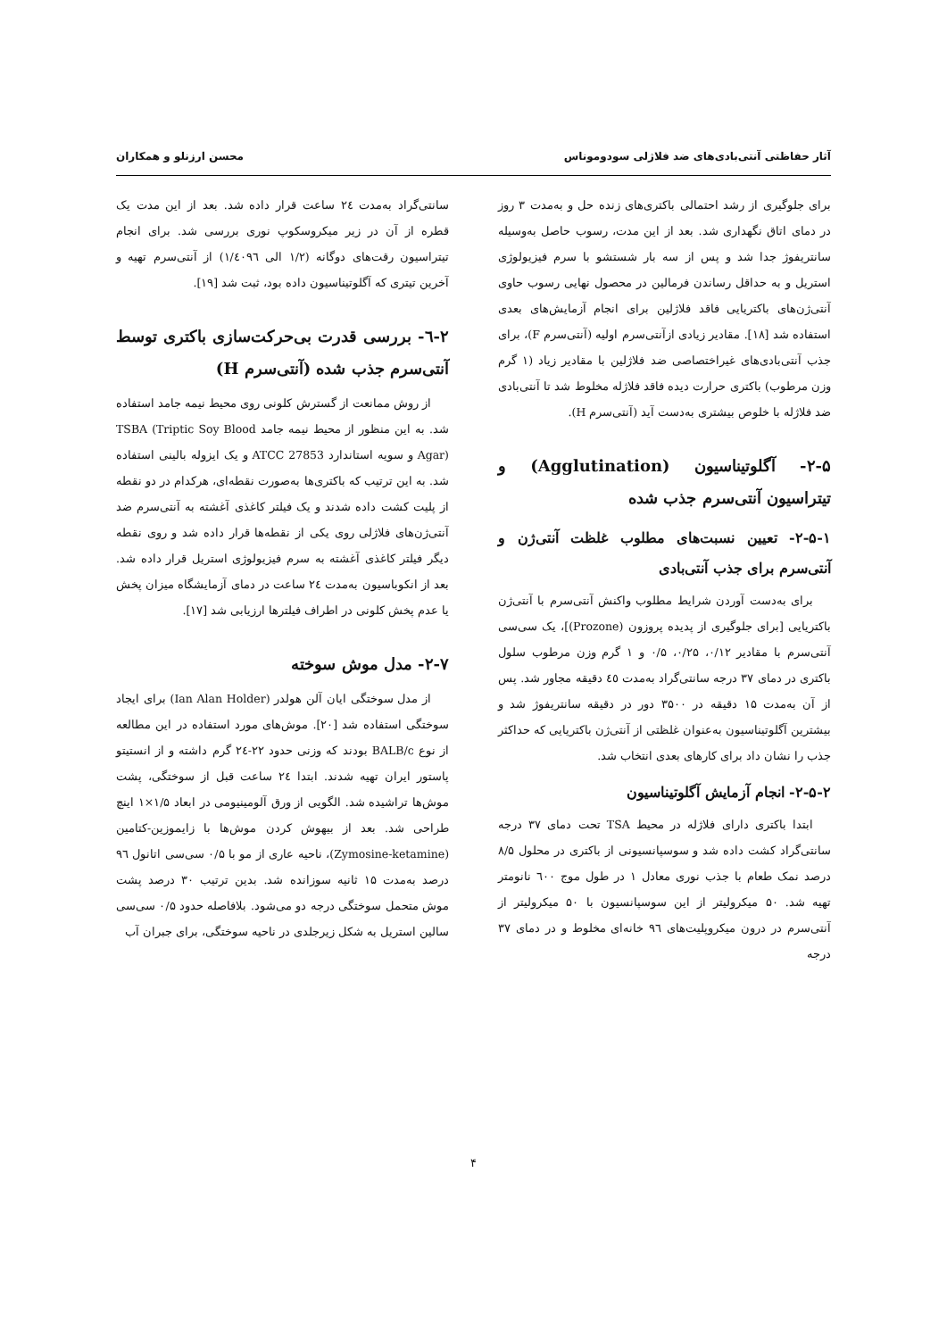آثار حفاظتی آنتی‌بادی‌های ضد فلاژلی سودوموناس محسن ارزنلو و همکاران
برای جلوگیری از رشد احتمالی باکتری‌های زنده حل و به‌مدت ۳ روز در دمای اتاق نگهداری شد. بعد از این مدت، رسوب حاصل به‌وسیله سانتریفوژ جدا شد و پس از سه بار شستشو با سرم فیزیولوژی استریل و به حداقل رساندن فرمالین در محصول نهایی رسوب حاوی آنتی‌ژن‌های باکتریایی فاقد فلاژلین برای انجام آزمایش‌های بعدی استفاده شد [۱۸]. مقادیر زیادی ازآنتی‌سرم اولیه (آنتی‌سرم F)، برای جذب آنتی‌بادی‌های غیراختصاصی ضد فلاژلین با مقادیر زیاد (۱ گرم وزن مرطوب) باکتری حرارت دیده فاقد فلاژله مخلوط شد تا آنتی‌بادی ضد فلاژله با خلوص بیشتری به‌دست آید (آنتی‌سرم H).
۲-۵- آگلوتیناسیون (Agglutination) و تیتراسیون آنتی‌سرم جذب شده
۲-۵-۱- تعیین نسبت‌های مطلوب غلظت آنتی‌ژن و آنتی‌سرم برای جذب آنتی‌بادی
برای به‌دست آوردن شرایط مطلوب واکنش آنتی‌سرم با آنتی‌ژن باکتریایی [برای جلوگیری از پدیده پروزون (Prozone)]، یک سی‌سی آنتی‌سرم با مقادیر ۰/۱۲، ۰/۲۵، ۰/۵ و ۱ گرم وزن مرطوب سلول باکتری در دمای ۳۷ درجه سانتی‌گراد به‌مدت ٤٥ دقیقه مجاور شد. پس از آن به‌مدت ۱۵ دقیقه در ۳۵۰۰ دور در دقیقه سانتریفوژ شد و بیشترین آگلوتیناسیون به‌عنوان غلظتی از آنتی‌ژن باکتریایی که حداکثر جذب را نشان داد برای کارهای بعدی انتخاب شد.
۲-۵-۲- انجام آزمایش آگلوتیناسیون
ابتدا باکتری دارای فلاژله در محیط TSA تحت دمای ۳۷ درجه سانتی‌گراد کشت داده شد و سوسپانسیونی از باکتری در محلول ۸/۵ درصد نمک طعام با جذب نوری معادل ۱ در طول موج ٦۰۰ نانومتر تهیه شد. ۵۰ میکرولیتر از این سوسپانسیون با ۵۰ میکرولیتر از آنتی‌سرم در درون میکروپلیت‌های ۹٦ خانه‌ای مخلوط و در دمای ۳۷ درجه
سانتی‌گراد به‌مدت ۲٤ ساعت قرار داده شد. بعد از این مدت یک قطره از آن در زیر میکروسکوپ نوری بررسی شد. برای انجام تیتراسیون رقت‌های دوگانه (۱/۲ الی ۱/٤۰۹٦) از آنتی‌سرم تهیه و آخرین تیتری که آگلوتیناسیون داده بود، ثبت شد [۱۹].
۲-٦- بررسی قدرت بی‌حرکت‌سازی باکتری توسط آنتی‌سرم جذب شده (آنتی‌سرم H)
از روش ممانعت از گسترش کلونی روی محیط نیمه جامد استفاده شد. به این منظور از محیط نیمه جامد TSBA (Triptic Soy Blood Agar) و سویه استاندارد ATCC 27853 و یک ایزوله بالینی استفاده شد. به این ترتیب که باکتری‌ها به‌صورت نقطه‌ای، هرکدام در دو نقطه از پلیت کشت داده شدند و یک فیلتر کاغذی آغشته به آنتی‌سرم ضد آنتی‌ژن‌های فلاژلی روی یکی از نقطه‌ها قرار داده شد و روی نقطه دیگر فیلتر کاغذی آغشته به سرم فیزیولوژی استریل قرار داده شد. بعد از انکوباسیون به‌مدت ۲٤ ساعت در دمای آزمایشگاه میزان پخش یا عدم پخش کلونی در اطراف فیلترها ارزیابی شد [۱۷].
۲-۷- مدل موش سوخته
از مدل سوختگی ایان آلن هولدر (Ian Alan Holder) برای ایجاد سوختگی استفاده شد [۲۰]. موش‌های مورد استفاده در این مطالعه از نوع BALB/c بودند که وزنی حدود ۲۲-۲٤ گرم داشته و از انستیتو پاستور ایران تهیه شدند. ابتدا ۲٤ ساعت قبل از سوختگی، پشت موش‌ها تراشیده شد. الگویی از ورق آلومینیومی در ابعاد ۱/۵×۱ اینچ طراحی شد. بعد از بیهوش کردن موش‌ها با زایموزین-کتامین (Zymosine-ketamine)، ناحیه عاری از مو با ۰/۵ سی‌سی اتانول ۹٦ درصد به‌مدت ۱۵ ثانیه سوزانده شد. بدین ترتیب ۳۰ درصد پشت موش متحمل سوختگی درجه دو می‌شود. بلافاصله حدود ۰/۵ سی‌سی سالین استریل به شکل زیرجلدی در ناحیه سوختگی، برای جبران آب
۴